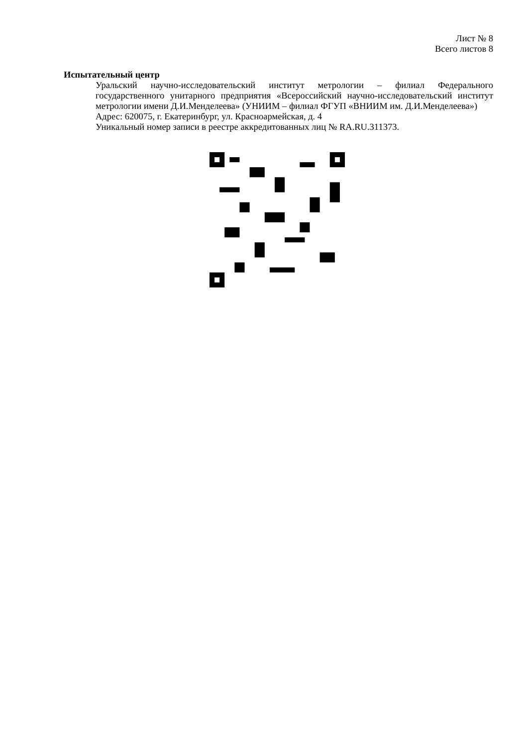Лист № 8
Всего листов 8
Испытательный центр
Уральский научно-исследовательский институт метрологии – филиал Федерального государственного унитарного предприятия «Всероссийский научно-исследовательский институт метрологии имени Д.И.Менделеева» (УНИИМ – филиал ФГУП «ВНИИМ им. Д.И.Менделеева»)
Адрес: 620075, г. Екатеринбург, ул. Красноармейская, д. 4
Уникальный номер записи в реестре аккредитованных лиц № RA.RU.311373.